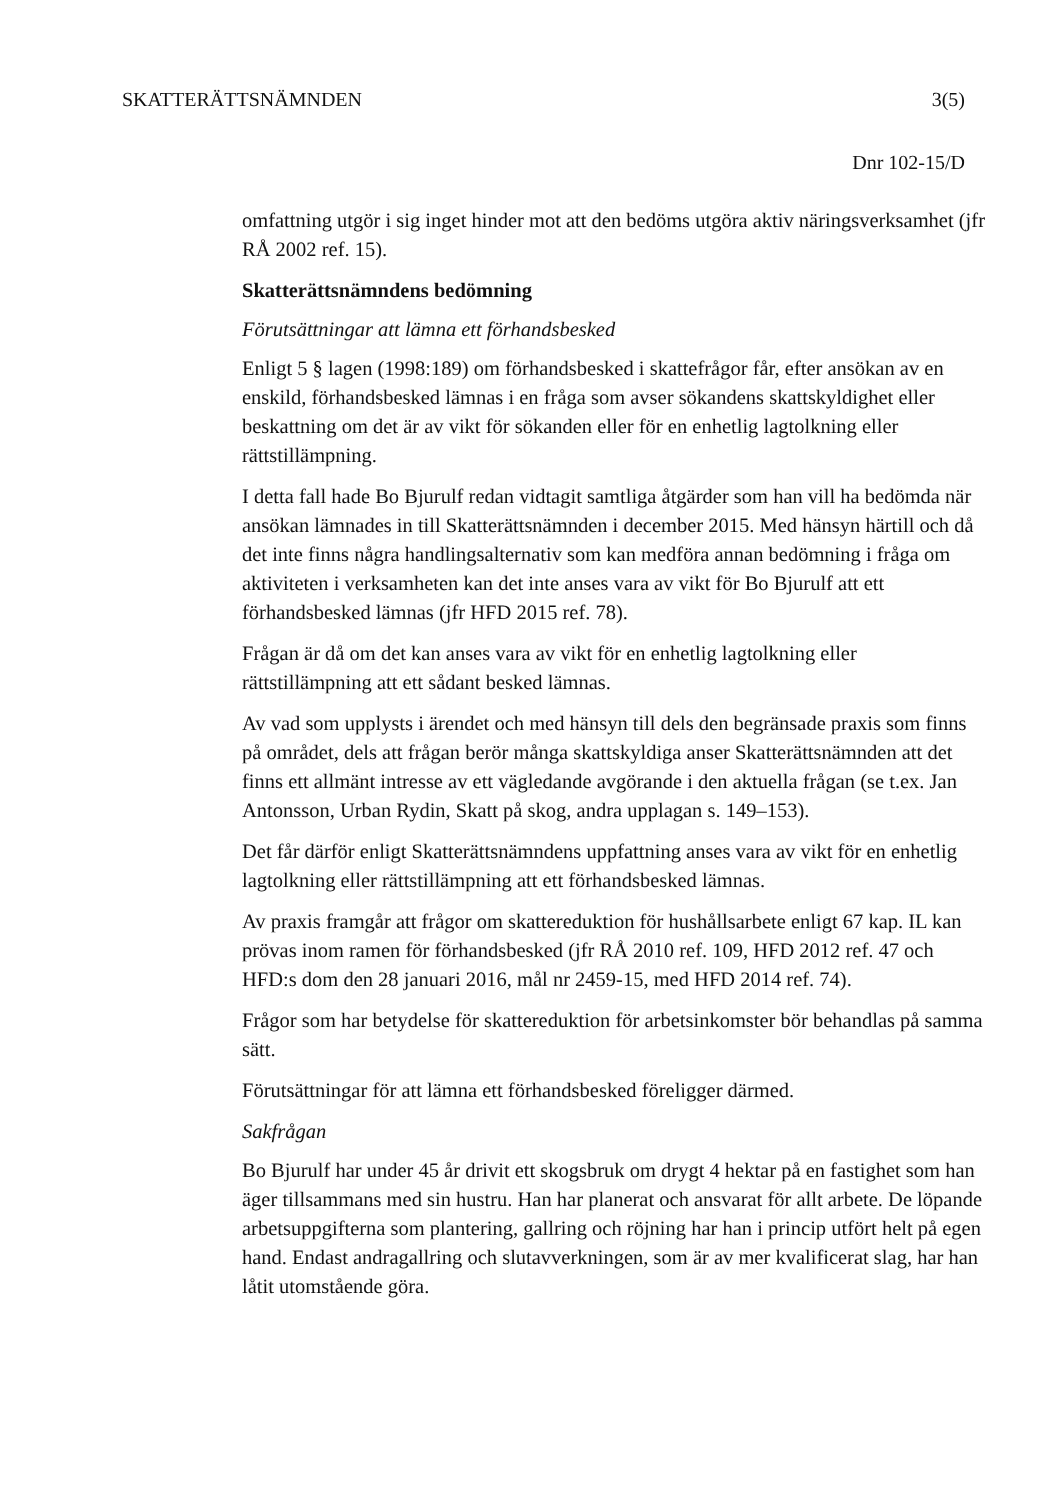SKATTERÄTTSNÄMNDEN 3(5)
Dnr 102-15/D
omfattning utgör i sig inget hinder mot att den bedöms utgöra aktiv näringsverksamhet (jfr RÅ 2002 ref. 15).
Skatterättsnämndens bedömning
Förutsättningar att lämna ett förhandsbesked
Enligt 5 § lagen (1998:189) om förhandsbesked i skattefrågor får, efter ansökan av en enskild, förhandsbesked lämnas i en fråga som avser sökandens skattskyldighet eller beskattning om det är av vikt för sökanden eller för en enhetlig lagtolkning eller rättstillämpning.
I detta fall hade Bo Bjurulf redan vidtagit samtliga åtgärder som han vill ha bedömda när ansökan lämnades in till Skatterättsnämnden i december 2015. Med hänsyn härtill och då det inte finns några handlingsalternativ som kan medföra annan bedömning i fråga om aktiviteten i verksamheten kan det inte anses vara av vikt för Bo Bjurulf att ett förhandsbesked lämnas (jfr HFD 2015 ref. 78).
Frågan är då om det kan anses vara av vikt för en enhetlig lagtolkning eller rättstillämpning att ett sådant besked lämnas.
Av vad som upplysts i ärendet och med hänsyn till dels den begränsade praxis som finns på området, dels att frågan berör många skattskyldiga anser Skatterättsnämnden att det finns ett allmänt intresse av ett vägledande avgörande i den aktuella frågan (se t.ex. Jan Antonsson, Urban Rydin, Skatt på skog, andra upplagan s. 149–153).
Det får därför enligt Skatterättsnämndens uppfattning anses vara av vikt för en enhetlig lagtolkning eller rättstillämpning att ett förhandsbesked lämnas.
Av praxis framgår att frågor om skattereduktion för hushållsarbete enligt 67 kap. IL kan prövas inom ramen för förhandsbesked (jfr RÅ 2010 ref. 109, HFD 2012 ref. 47 och HFD:s dom den 28 januari 2016, mål nr 2459-15, med HFD 2014 ref. 74).
Frågor som har betydelse för skattereduktion för arbetsinkomster bör behandlas på samma sätt.
Förutsättningar för att lämna ett förhandsbesked föreligger därmed.
Sakfrågan
Bo Bjurulf har under 45 år drivit ett skogsbruk om drygt 4 hektar på en fastighet som han äger tillsammans med sin hustru. Han har planerat och ansvarat för allt arbete. De löpande arbetsuppgifterna som plantering, gallring och röjning har han i princip utfört helt på egen hand. Endast andragallring och slutavverkningen, som är av mer kvalificerat slag, har han låtit utomstående göra.